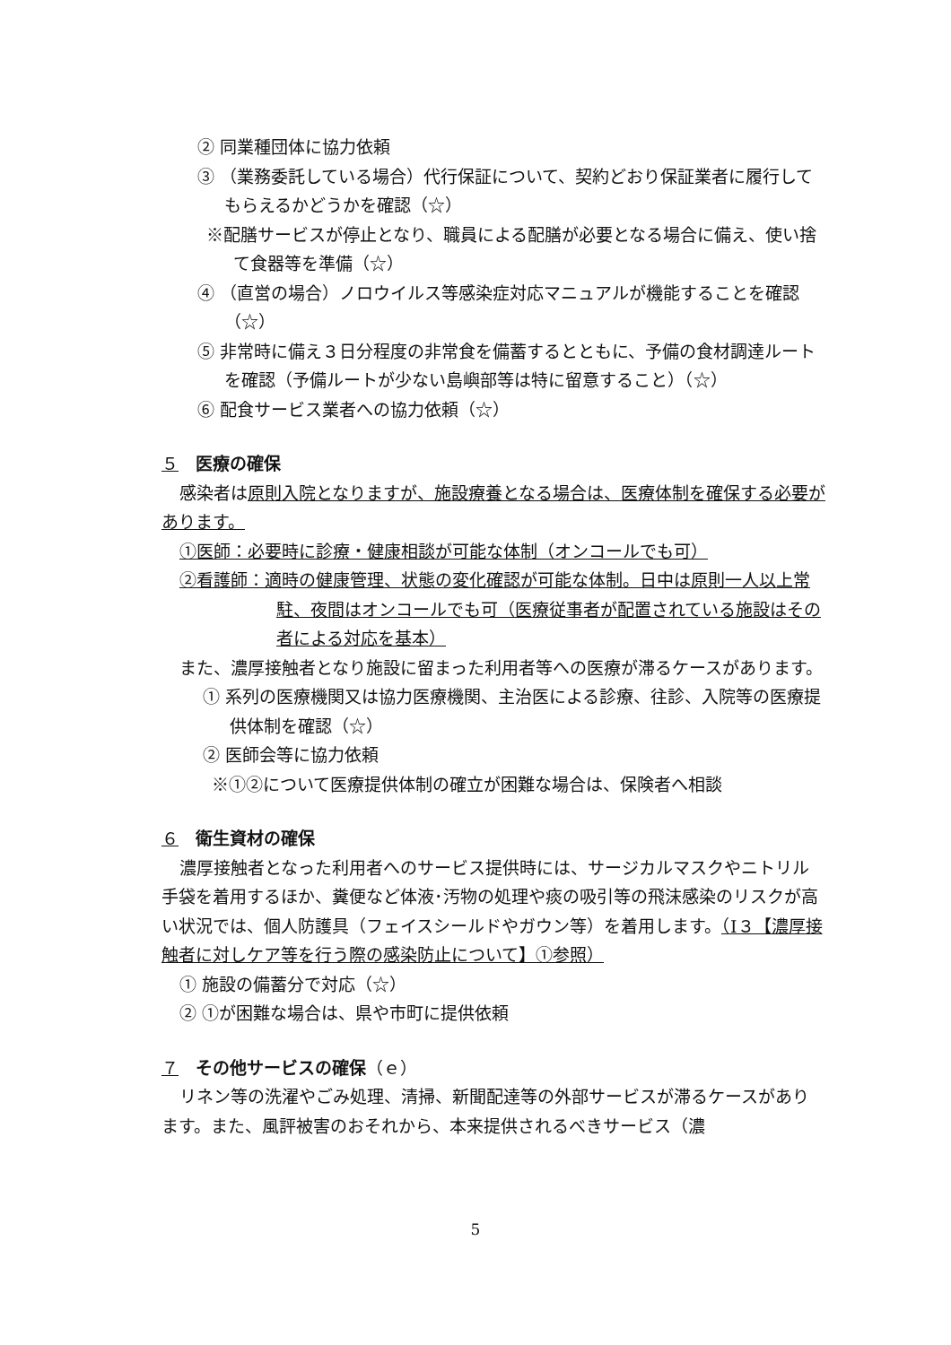② 同業種団体に協力依頼
③ （業務委託している場合）代行保証について、契約どおり保証業者に履行してもらえるかどうかを確認（☆）
※配膳サービスが停止となり、職員による配膳が必要となる場合に備え、使い捨て食器等を準備（☆）
④ （直営の場合）ノロウイルス等感染症対応マニュアルが機能することを確認（☆）
⑤ 非常時に備え３日分程度の非常食を備蓄するとともに、予備の食材調達ルートを確認（予備ルートが少ない島嶼部等は特に留意すること）（☆）
⑥ 配食サービス業者への協力依頼（☆）
５　医療の確保
感染者は原則入院となりますが、施設療養となる場合は、医療体制を確保する必要があります。
①医師：必要時に診療・健康相談が可能な体制（オンコールでも可）
②看護師：適時の健康管理、状態の変化確認が可能な体制。日中は原則一人以上常駐、夜間はオンコールでも可（医療従事者が配置されている施設はその者による対応を基本）
また、濃厚接触者となり施設に留まった利用者等への医療が滞るケースがあります。
① 系列の医療機関又は協力医療機関、主治医による診療、往診、入院等の医療提供体制を確認（☆）
② 医師会等に協力依頼
※①②について医療提供体制の確立が困難な場合は、保険者へ相談
６　衛生資材の確保
濃厚接触者となった利用者へのサービス提供時には、サージカルマスクやニトリル手袋を着用するほか、糞便など体液･汚物の処理や痰の吸引等の飛沫感染のリスクが高い状況では、個人防護具（フェイスシールドやガウン等）を着用します。（Ⅰ３【濃厚接触者に対しケア等を行う際の感染防止について】①参照）
① 施設の備蓄分で対応（☆）
② ①が困難な場合は、県や市町に提供依頼
７　その他サービスの確保（ｅ）
リネン等の洗濯やごみ処理、清掃、新聞配達等の外部サービスが滞るケースがあります。また、風評被害のおそれから、本来提供されるべきサービス（濃
5